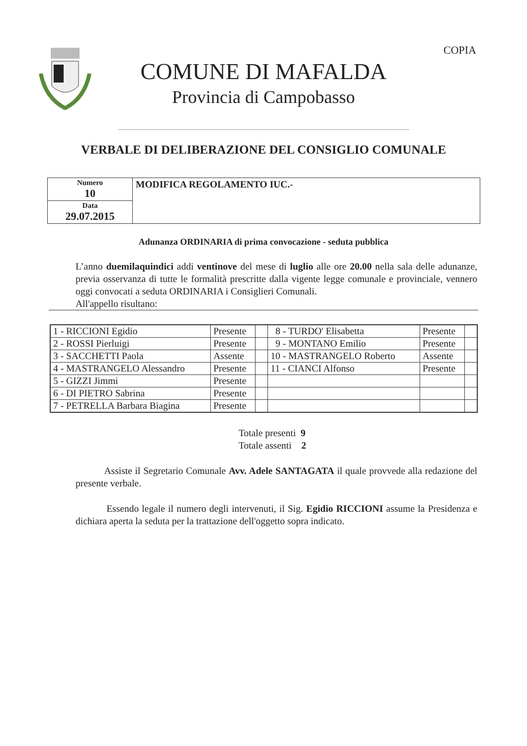COPIA
COMUNE DI MAFALDA
Provincia di Campobasso
VERBALE DI DELIBERAZIONE DEL CONSIGLIO COMUNALE
| Numero 10 | MODIFICA REGOLAMENTO IUC.- |
| Data 29.07.2015 | |
Adunanza ORDINARIA di prima convocazione - seduta pubblica
L’anno duemilaquindici addi ventinove del mese di luglio alle ore 20.00 nella sala delle adunanze, previa osservanza di tutte le formalità prescritte dalla vigente legge comunale e provinciale, vennero oggi convocati a seduta ORDINARIA i Consiglieri Comunali.
All'appello risultano:
| 1 - RICCIONI Egidio | Presente | | 8 - TURDO' Elisabetta | Presente | |
| 2 - ROSSI Pierluigi | Presente | | 9 - MONTANO Emilio | Presente | |
| 3 - SACCHETTI Paola | Assente | | 10 - MASTRANGELO Roberto | Assente | |
| 4 - MASTRANGELO Alessandro | Presente | | 11 - CIANCI Alfonso | Presente | |
| 5 - GIZZI Jimmi | Presente | | | | |
| 6 - DI PIETRO Sabrina | Presente | | | | |
| 7 - PETRELLA Barbara Biagina | Presente | | | | |
Totale presenti 9
Totale assenti 2
Assiste il Segretario Comunale Avv. Adele SANTAGATA il quale provvede alla redazione del presente verbale.
Essendo legale il numero degli intervenuti, il Sig. Egidio RICCIONI assume la Presidenza e dichiara aperta la seduta per la trattazione dell'oggetto sopra indicato.